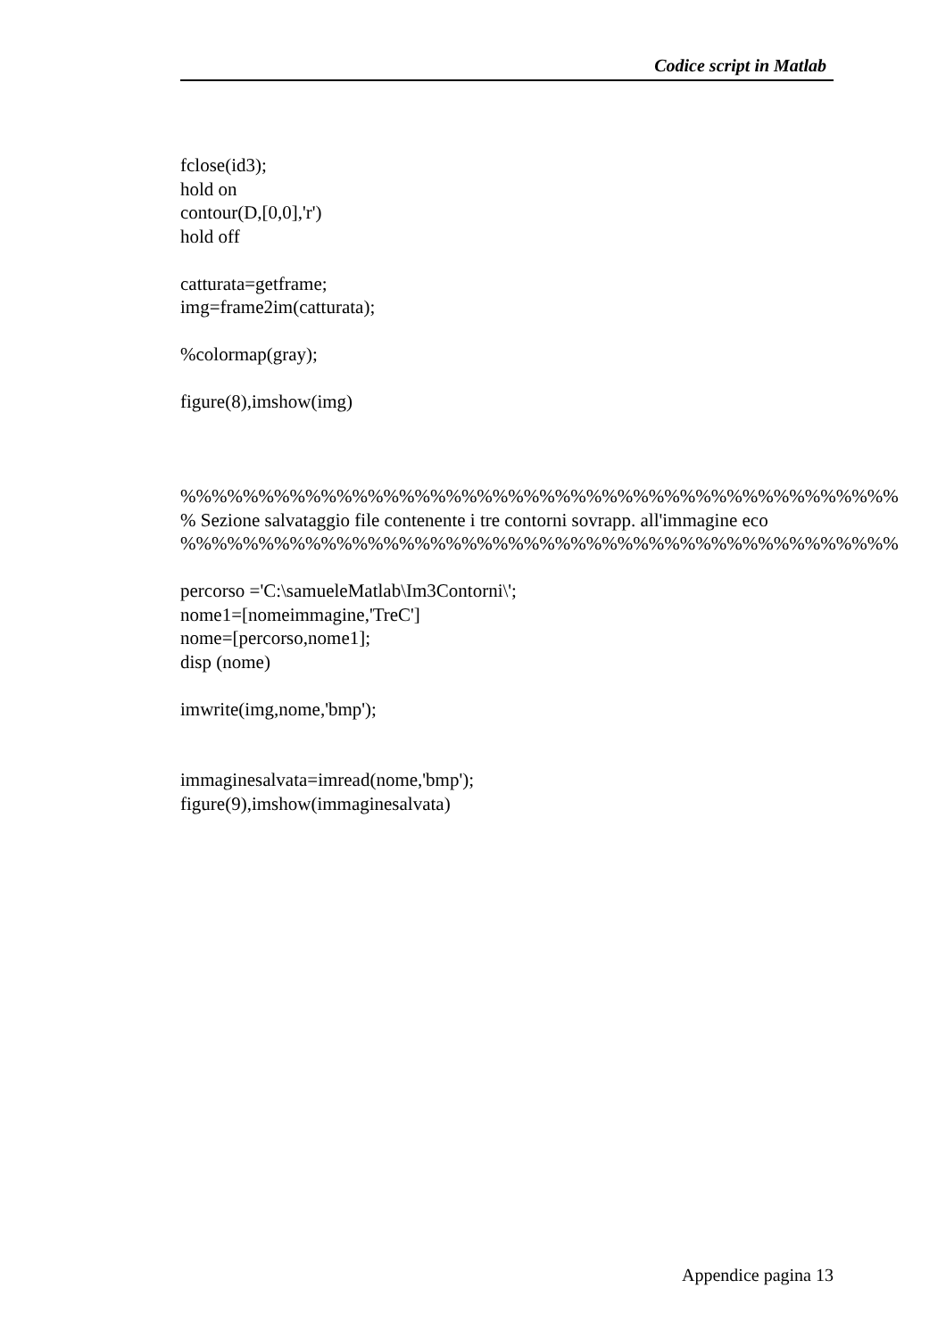Codice script in Matlab
fclose(id3); hold on contour(D,[0,0],'r') hold off catturata=getframe; img=frame2im(catturata); %colormap(gray); figure(8),imshow(img) %%%%%%%%%%%%%%%%%%%%%%%%%%%%%%%%%%%%%%%%%%%%%% % Sezione salvataggio file contenente i tre contorni sovrapp. all'immagine eco %%%%%%%%%%%%%%%%%%%%%%%%%%%%%%%%%%%%%%%%%%%%%% percorso ='C:\samueleMatlab\Im3Contorni\'; nome1=[nomeimmagine,'TreC'] nome=[percorso,nome1]; disp (nome) imwrite(img,nome,'bmp'); immaginesalvata=imread(nome,'bmp'); figure(9),imshow(immaginesalvata)
Appendice pagina 13